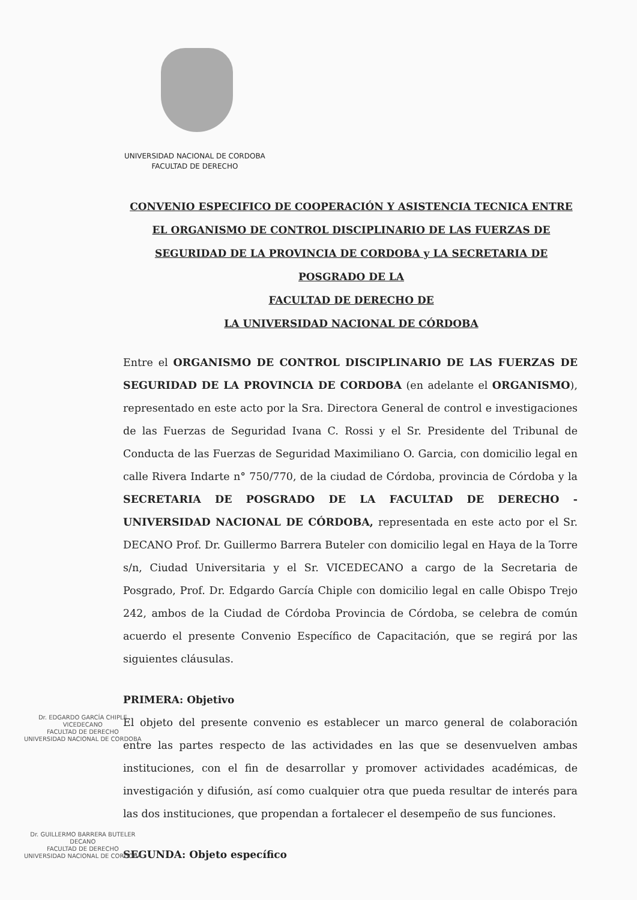UNIVERSIDAD NACIONAL DE CORDOBA
FACULTAD DE DERECHO
CONVENIO ESPECIFICO DE COOPERACIÓN Y ASISTENCIA TECNICA ENTRE EL ORGANISMO DE CONTROL DISCIPLINARIO DE LAS FUERZAS DE SEGURIDAD DE LA PROVINCIA DE CORDOBA y LA SECRETARIA DE POSGRADO DE LA
FACULTAD DE DERECHO DE
LA UNIVERSIDAD NACIONAL DE CÓRDOBA
Entre el ORGANISMO DE CONTROL DISCIPLINARIO DE LAS FUERZAS DE SEGURIDAD DE LA PROVINCIA DE CORDOBA (en adelante el ORGANISMO), representado en este acto por la Sra. Directora General de control e investigaciones de las Fuerzas de Seguridad Ivana C. Rossi y el Sr. Presidente del Tribunal de Conducta de las Fuerzas de Seguridad Maximiliano O. Garcia, con domicilio legal en calle Rivera Indarte n° 750/770, de la ciudad de Córdoba, provincia de Córdoba y la SECRETARIA DE POSGRADO DE LA FACULTAD DE DERECHO - UNIVERSIDAD NACIONAL DE CÓRDOBA, representada en este acto por el Sr. DECANO Prof. Dr. Guillermo Barrera Buteler con domicilio legal en Haya de la Torre s/n, Ciudad Universitaria y el Sr. VICEDECANO a cargo de la Secretaria de Posgrado, Prof. Dr. Edgardo García Chiple con domicilio legal en calle Obispo Trejo 242, ambos de la Ciudad de Córdoba Provincia de Córdoba, se celebra de común acuerdo el presente Convenio Específico de Capacitación, que se regirá por las siguientes cláusulas.
PRIMERA: Objetivo
El objeto del presente convenio es establecer un marco general de colaboración entre las partes respecto de las actividades en las que se desenvuelven ambas instituciones, con el fin de desarrollar y promover actividades académicas, de investigación y difusión, así como cualquier otra que pueda resultar de interés para las dos instituciones, que propendan a fortalecer el desempeño de sus funciones.
SEGUNDA: Objeto específico
Dr. EDGARDO GARCÍA CHIPLE
VICEDECANO
FACULTAD DE DERECHO
UNIVERSIDAD NACIONAL DE CORDOBA
Dr. GUILLERMO BARRERA BUTELER
DECANO
FACULTAD DE DERECHO
UNIVERSIDAD NACIONAL DE CORDOBA